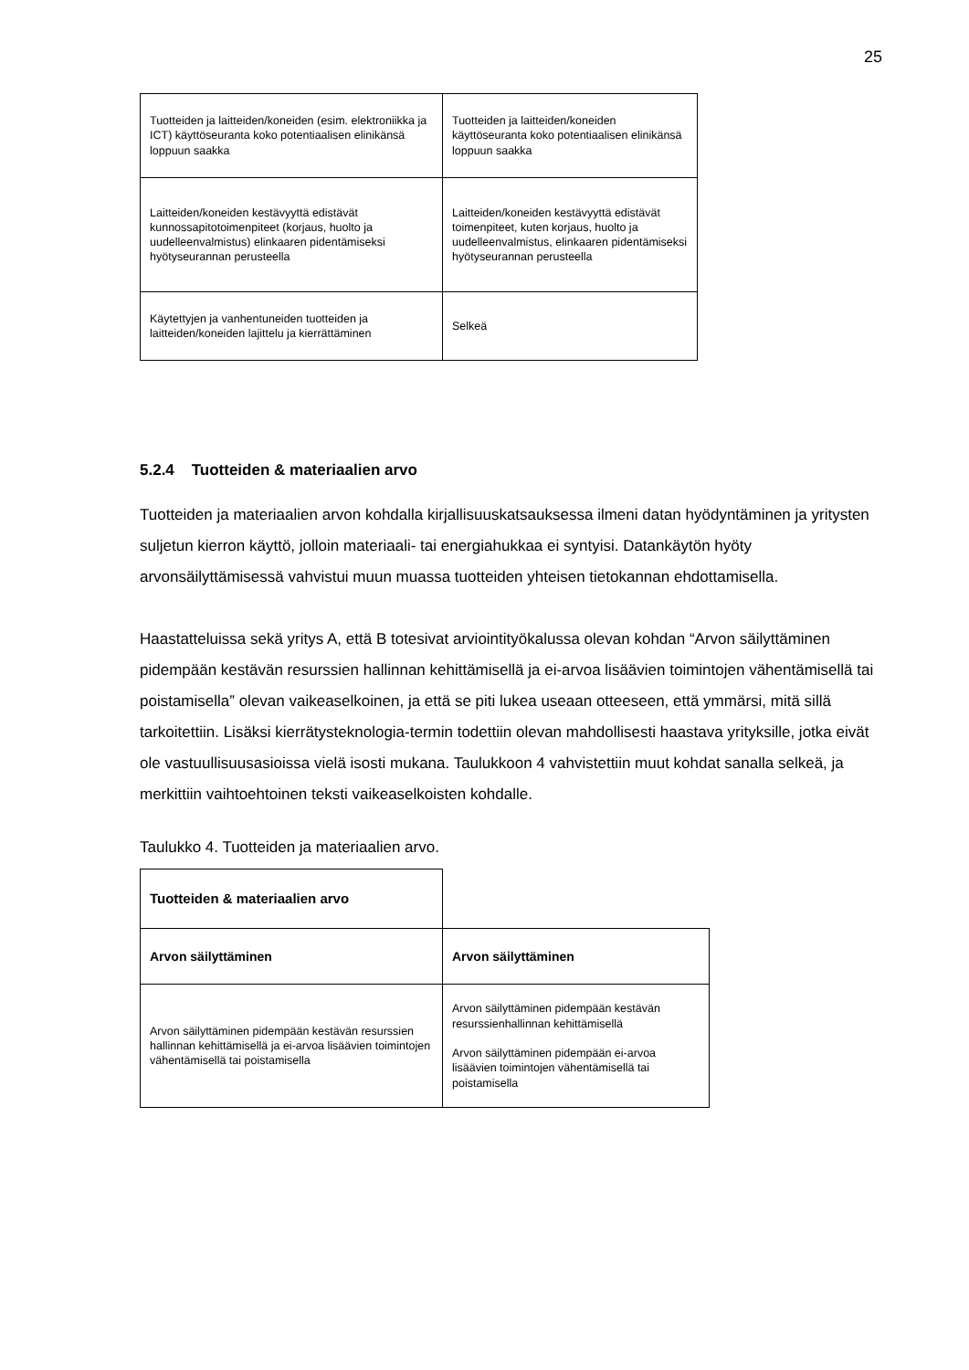25
| Tuotteiden ja laitteiden/koneiden (esim. elektroniikka ja ICT) käyttöseuranta koko potentiaalisen elinikänsä loppuun saakka | Tuotteiden ja laitteiden/koneiden käyttöseuranta koko potentiaalisen elinikänsä loppuun saakka |
| Laitteiden/koneiden kestävyyttä edistävät kunnossapitotoimenpiteet (korjaus, huolto ja uudelleenvalmistus) elinkaaren pidentämiseksi hyötyseurannan perusteella | Laitteiden/koneiden kestävyyttä edistävät toimenpiteet, kuten korjaus, huolto ja uudelleenvalmistus, elinkaaren pidentämiseksi hyötyseurannan perusteella |
| Käytettyjen ja vanhentuneiden tuotteiden ja laitteiden/koneiden lajittelu ja kierrättäminen | Selkeä |
5.2.4 Tuotteiden & materiaalien arvo
Tuotteiden ja materiaalien arvon kohdalla kirjallisuuskatsauksessa ilmeni datan hyödyntäminen ja yritysten suljetun kierron käyttö, jolloin materiaali- tai energiahukkaa ei syntyisi. Datankäytön hyöty arvonsäilyttämisessä vahvistui muun muassa tuotteiden yhteisen tietokannan ehdottamisella.
Haastatteluissa sekä yritys A, että B totesivat arviointityökalussa olevan kohdan “Arvon säilyttäminen pidempään kestävän resurssien hallinnan kehittämisellä ja ei-arvoa lisäävien toimintojen vähentämisellä tai poistamisella” olevan vaikeaselkoinen, ja että se piti lukea useaan otteeseen, että ymmärsi, mitä sillä tarkoitettiin. Lisäksi kierrätysteknologia-termin todettiin olevan mahdollisesti haastava yrityksille, jotka eivät ole vastuullisuusasioissa vielä isosti mukana. Taulukkoon 4 vahvistettiin muut kohdat sanalla selkeä, ja merkittiin vaihtoehtoinen teksti vaikeaselkoisten kohdalle.
Taulukko 4. Tuotteiden ja materiaalien arvo.
| Tuotteiden & materiaalien arvo | |
| Arvon säilyttäminen | Arvon säilyttäminen |
| Arvon säilyttäminen pidempään kestävän resurssien hallinnan kehittämisellä ja ei-arvoa lisäävien toimintojen vähentämisellä tai poistamisella | Arvon säilyttäminen pidempään kestävän resurssienhallinnan kehittämisellä Arvon säilyttäminen pidempään ei-arvoa lisäävien toimintojen vähentämisellä tai poistamisella |